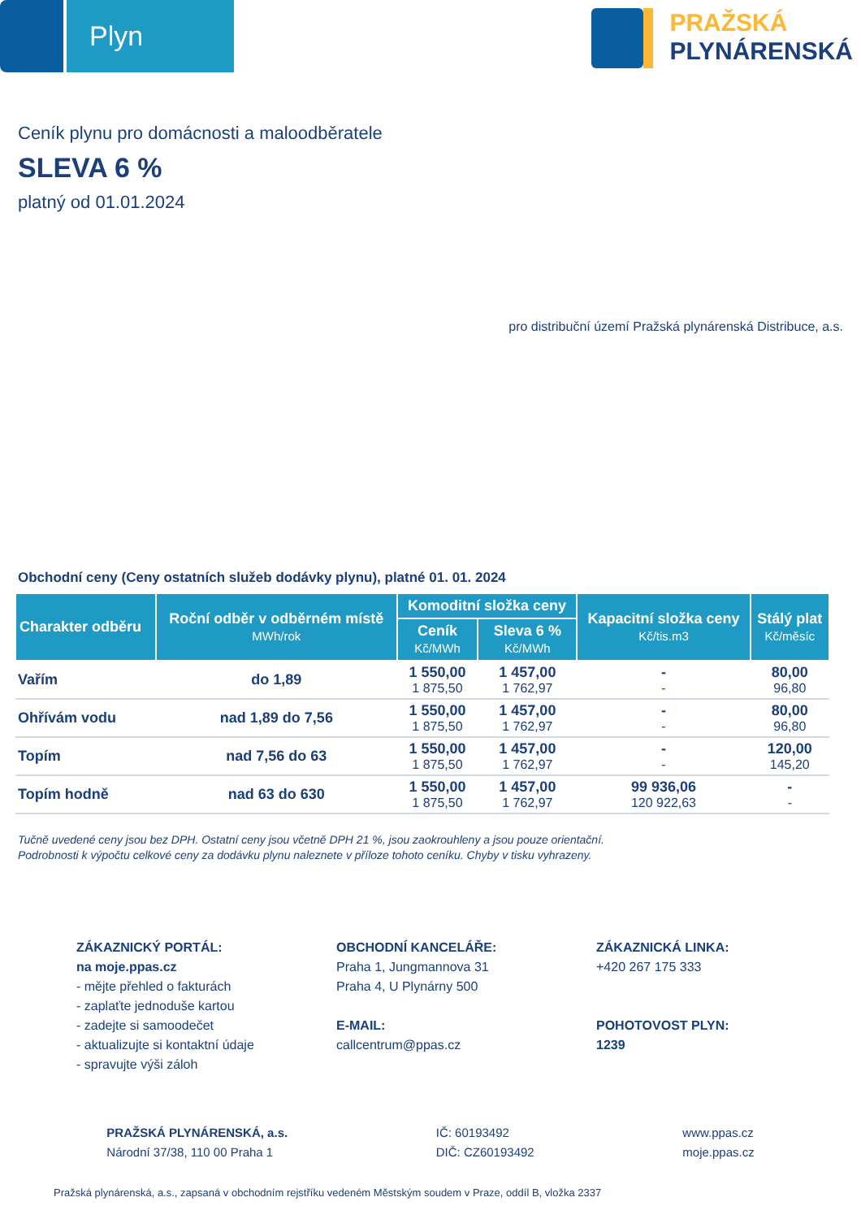Plyn
PRAŽSKÁ
PLYNÁRENSKÁ
Ceník plynu pro domácnosti a maloodběratele
SLEVA 6 %
platný od 01.01.2024
pro distribuční území Pražská plynárenská Distribuce, a.s.
Obchodní ceny (Ceny ostatních služeb dodávky plynu), platné 01. 01. 2024
| Charakter odběru | Roční odběr v odběrném místě MWh/rok | Komoditní složka ceny | | Kapacitní složka ceny Kč/tis.m3 | Stálý plat Kč/měsíc |
| --- | --- | --- | --- | --- | --- |
| | | Ceník Kč/MWh | Sleva 6 % Kč/MWh | | |
| Vařím | do 1,89 | 1 550,00 1 875,50 | 1 457,00 1 762,97 | - - | 80,00 96,80 |
| Ohřívám vodu | nad 1,89 do 7,56 | 1 550,00 1 875,50 | 1 457,00 1 762,97 | - - | 80,00 96,80 |
| Topím | nad 7,56 do 63 | 1 550,00 1 875,50 | 1 457,00 1 762,97 | - - | 120,00 145,20 |
| Topím hodně | nad 63 do 630 | 1 550,00 1 875,50 | 1 457,00 1 762,97 | 99 936,06 120 922,63 | - - |
Tučně uvedené ceny jsou bez DPH. Ostatní ceny jsou včetně DPH 21 %, jsou zaokrouhleny a jsou pouze orientační.
Podrobnosti k výpočtu celkové ceny za dodávku plynu naleznete v příloze tohoto ceníku. Chyby v tisku vyhrazeny.
ZÁKAZNICKÝ PORTÁL:
na moje.ppas.cz
- mějte přehled o fakturách
- zaplaťte jednoduše kartou
- zadejte si samoodečet
- aktualizujte si kontaktní údaje
- spravujte výši záloh
OBCHODNÍ KANCELÁŘE:
Praha 1, Jungmannova 31
Praha 4, U Plynárny 500
E-MAIL:
callcentrum@ppas.cz
ZÁKAZNICKÁ LINKA:
+420 267 175 333
POHOTOVOST PLYN:
1239
PRAŽSKÁ PLYNÁRENSKÁ, a.s.
Národní 37/38, 110 00 Praha 1
IČ: 60193492
DIČ: CZ60193492
www.ppas.cz
moje.ppas.cz
Pražská plynárenská, a.s., zapsaná v obchodním rejstříku vedeném Městským soudem v Praze, oddíl B, vložka 2337